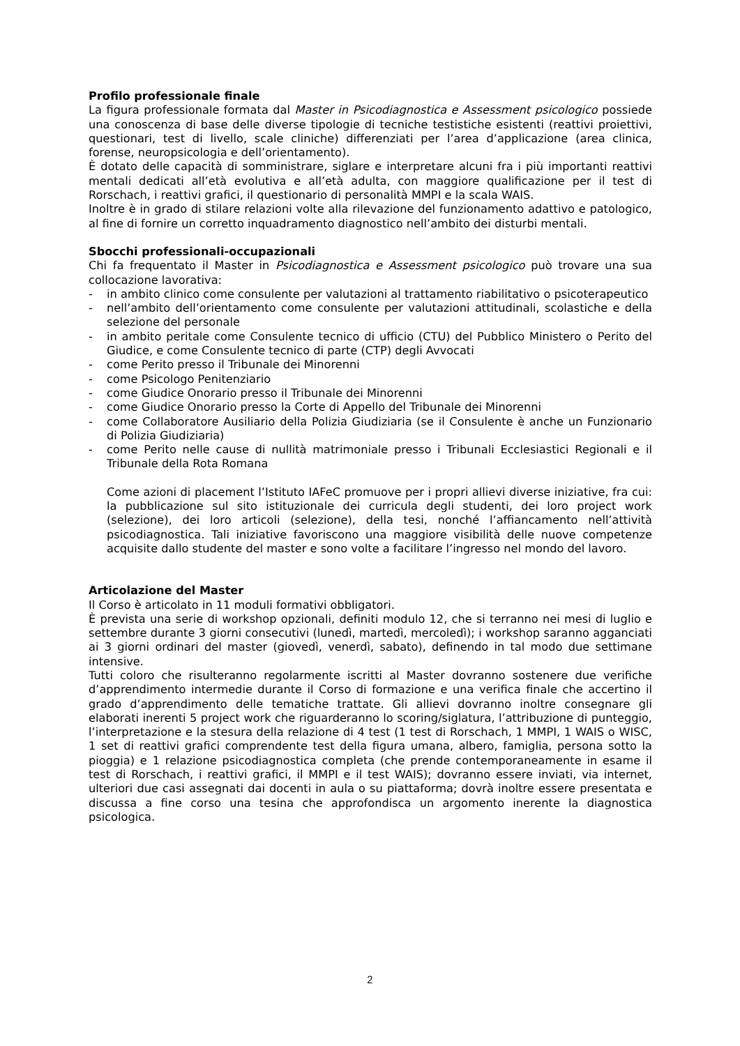Profilo professionale finale
La figura professionale formata dal Master in Psicodiagnostica e Assessment psicologico possiede una conoscenza di base delle diverse tipologie di tecniche testistiche esistenti (reattivi proiettivi, questionari, test di livello, scale cliniche) differenziati per l’area d’applicazione (area clinica, forense, neuropsicologia e dell’orientamento).
È dotato delle capacità di somministrare, siglare e interpretare alcuni fra i più importanti reattivi mentali dedicati all’età evolutiva e all’età adulta, con maggiore qualificazione per il test di Rorschach, i reattivi grafici, il questionario di personalità MMPI e la scala WAIS.
Inoltre è in grado di stilare relazioni volte alla rilevazione del funzionamento adattivo e patologico, al fine di fornire un corretto inquadramento diagnostico nell’ambito dei disturbi mentali.
Sbocchi professionali-occupazionali
Chi fa frequentato il Master in Psicodiagnostica e Assessment psicologico può trovare una sua collocazione lavorativa:
- in ambito clinico come consulente per valutazioni al trattamento riabilitativo o psicoterapeutico
- nell’ambito dell’orientamento come consulente per valutazioni attitudinali, scolastiche e della selezione del personale
- in ambito peritale come Consulente tecnico di ufficio (CTU) del Pubblico Ministero o Perito del Giudice, e come Consulente tecnico di parte (CTP) degli Avvocati
- come Perito presso il Tribunale dei Minorenni
- come Psicologo Penitenziario
- come Giudice Onorario presso il Tribunale dei Minorenni
- come Giudice Onorario presso la Corte di Appello del Tribunale dei Minorenni
- come Collaboratore Ausiliario della Polizia Giudiziaria (se il Consulente è anche un Funzionario di Polizia Giudiziaria)
- come Perito nelle cause di nullità matrimoniale presso i Tribunali Ecclesiastici Regionali e il Tribunale della Rota Romana
Come azioni di placement l’Istituto IAFeC promuove per i propri allievi diverse iniziative, fra cui: la pubblicazione sul sito istituzionale dei curricula degli studenti, dei loro project work (selezione), dei loro articoli (selezione), della tesi, nonché l’affiancamento nell’attività psicodiagnostica. Tali iniziative favoriscono una maggiore visibilità delle nuove competenze acquisite dallo studente del master e sono volte a facilitare l’ingresso nel mondo del lavoro.
Articolazione del Master
Il Corso è articolato in 11 moduli formativi obbligatori.
È prevista una serie di workshop opzionali, definiti modulo 12, che si terranno nei mesi di luglio e settembre durante 3 giorni consecutivi (lunedì, martedì, mercoledì); i workshop saranno agganciati ai 3 giorni ordinari del master (giovedì, venerdì, sabato), definendo in tal modo due settimane intensive.
Tutti coloro che risulteranno regolarmente iscritti al Master dovranno sostenere due verifiche d’apprendimento intermedie durante il Corso di formazione e una verifica finale che accertino il grado d’apprendimento delle tematiche trattate. Gli allievi dovranno inoltre consegnare gli elaborati inerenti 5 project work che riguarderanno lo scoring/siglatura, l’attribuzione di punteggio, l’interpretazione e la stesura della relazione di 4 test (1 test di Rorschach, 1 MMPI, 1 WAIS o WISC, 1 set di reattivi grafici comprendente test della figura umana, albero, famiglia, persona sotto la pioggia) e 1 relazione psicodiagnostica completa (che prende contemporaneamente in esame il test di Rorschach, i reattivi grafici, il MMPI e il test WAIS); dovranno essere inviati, via internet, ulteriori due casi assegnati dai docenti in aula o su piattaforma; dovrà inoltre essere presentata e discussa a fine corso una tesina che approfondisca un argomento inerente la diagnostica psicologica.
2